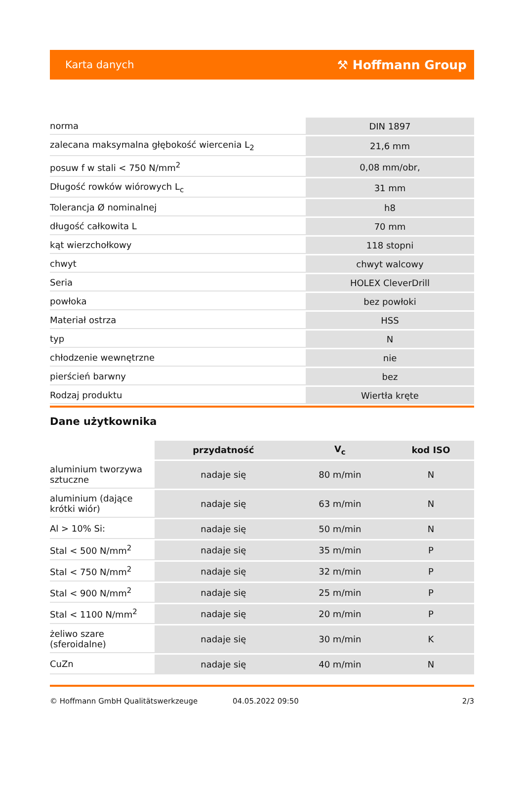Karta danych ⚒ Hoffmann Group
| norma | DIN 1897 |
| zalecana maksymalna głębokość wiercenia L<sub>2</sub> | 21,6 mm |
| posuw f w stali < 750 N/mm<sup>2</sup> | 0,08 mm/obr, |
| Długość rowków wiórowych L<sub>c</sub> | 31 mm |
| Tolerancja Ø nominalnej | h8 |
| długość całkowita L | 70 mm |
| kąt wierzchołkowy | 118 stopni |
| chwyt | chwyt walcowy |
| Seria | HOLEX CleverDrill |
| powłoka | bez powłoki |
| Materiał ostrza | HSS |
| typ | N |
| chłodzenie wewnętrzne | nie |
| pierścień barwny | bez |
| Rodzaj produktu | Wiertła kręte |
Dane użytkownika
| | przydatność | V<sub>c</sub> | kod ISO |
| --- | --- | --- | --- |
| aluminium tworzywa sztuczne | nadaje się | 80 m/min | N |
| aluminium (dające krótki wiór) | nadaje się | 63 m/min | N |
| Al > 10% Si: | nadaje się | 50 m/min | N |
| Stal < 500 N/mm<sup>2</sup> | nadaje się | 35 m/min | P |
| Stal < 750 N/mm<sup>2</sup> | nadaje się | 32 m/min | P |
| Stal < 900 N/mm<sup>2</sup> | nadaje się | 25 m/min | P |
| Stal < 1100 N/mm<sup>2</sup> | nadaje się | 20 m/min | P |
| żeliwo szare (sferoidalne) | nadaje się | 30 m/min | K |
| CuZn | nadaje się | 40 m/min | N |
© Hoffmann GmbH Qualitätswerkzeuge 04.05.2022 09:50 2/3